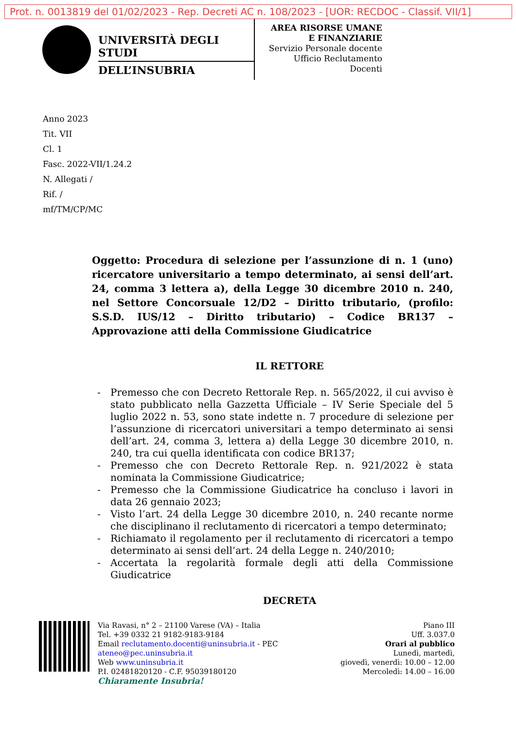Prot. n. 0013819 del 01/02/2023 - Rep. Decreti AC n. 108/2023 - [UOR: RECDOC - Classif. VII/1]
UNIVERSITÀ DEGLI STUDI
DELL’INSUBRIA
AREA RISORSE UMANE
E FINANZIARIE
Servizio Personale docente
Ufficio Reclutamento
Docenti
Anno 2023
Tit. VII
Cl. 1
Fasc. 2022-VII/1.24.2
N. Allegati /
Rif. /
mf/TM/CP/MC
Oggetto: Procedura di selezione per l’assunzione di n. 1 (uno) ricercatore universitario a tempo determinato, ai sensi dell’art. 24, comma 3 lettera a), della Legge 30 dicembre 2010 n. 240, nel Settore Concorsuale 12/D2 – Diritto tributario, (profilo: S.S.D. IUS/12 – Diritto tributario) – Codice BR137 – Approvazione atti della Commissione Giudicatrice
IL RETTORE
- Premesso che con Decreto Rettorale Rep. n. 565/2022, il cui avviso è stato pubblicato nella Gazzetta Ufficiale – IV Serie Speciale del 5 luglio 2022 n. 53, sono state indette n. 7 procedure di selezione per l’assunzione di ricercatori universitari a tempo determinato ai sensi dell’art. 24, comma 3, lettera a) della Legge 30 dicembre 2010, n. 240, tra cui quella identificata con codice BR137;
- Premesso che con Decreto Rettorale Rep. n. 921/2022 è stata nominata la Commissione Giudicatrice;
- Premesso che la Commissione Giudicatrice ha concluso i lavori in data 26 gennaio 2023;
- Visto l’art. 24 della Legge 30 dicembre 2010, n. 240 recante norme che disciplinano il reclutamento di ricercatori a tempo determinato;
- Richiamato il regolamento per il reclutamento di ricercatori a tempo determinato ai sensi dell’art. 24 della Legge n. 240/2010;
- Accertata la regolarità formale degli atti della Commissione Giudicatrice
DECRETA
Via Ravasi, n° 2 – 21100 Varese (VA) – Italia
Tel. +39 0332 21 9182-9183-9184
Email reclutamento.docenti@uninsubria.it - PEC
ateneo@pec.uninsubria.it
Web www.uninsubria.it
P.I. 02481820120 - C.F. 95039180120
Chiaramente Insubria!
Piano III
Uff. 3.037.0
Orari al pubblico
Lunedì, martedì,
giovedì, venerdì: 10.00 – 12.00
Mercoledì: 14.00 – 16.00